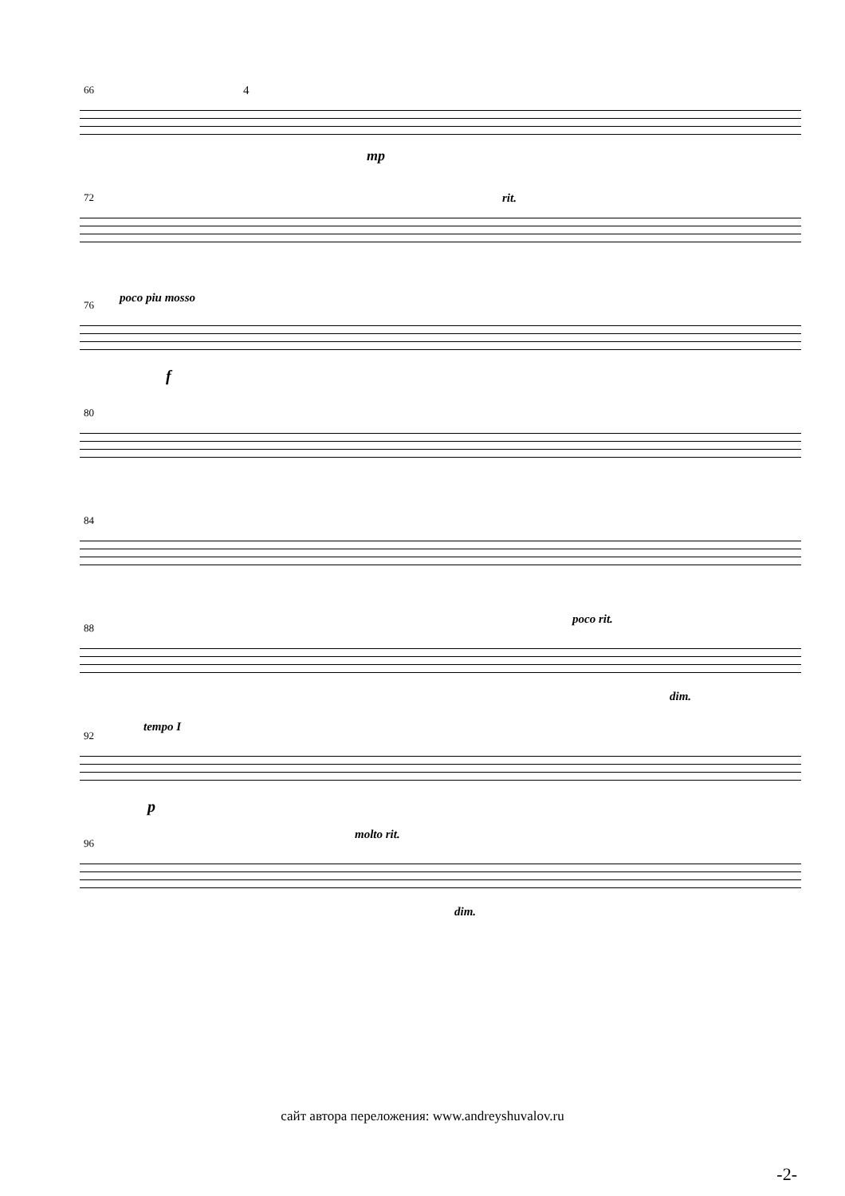66 4
mp
72 rit.
poco piu mosso 76
f
80
84
poco rit.
88
dim.
tempo I
92
p
molto rit.
96
dim.
сайт автора переложения: www.andreyshuvalov.ru
-2-